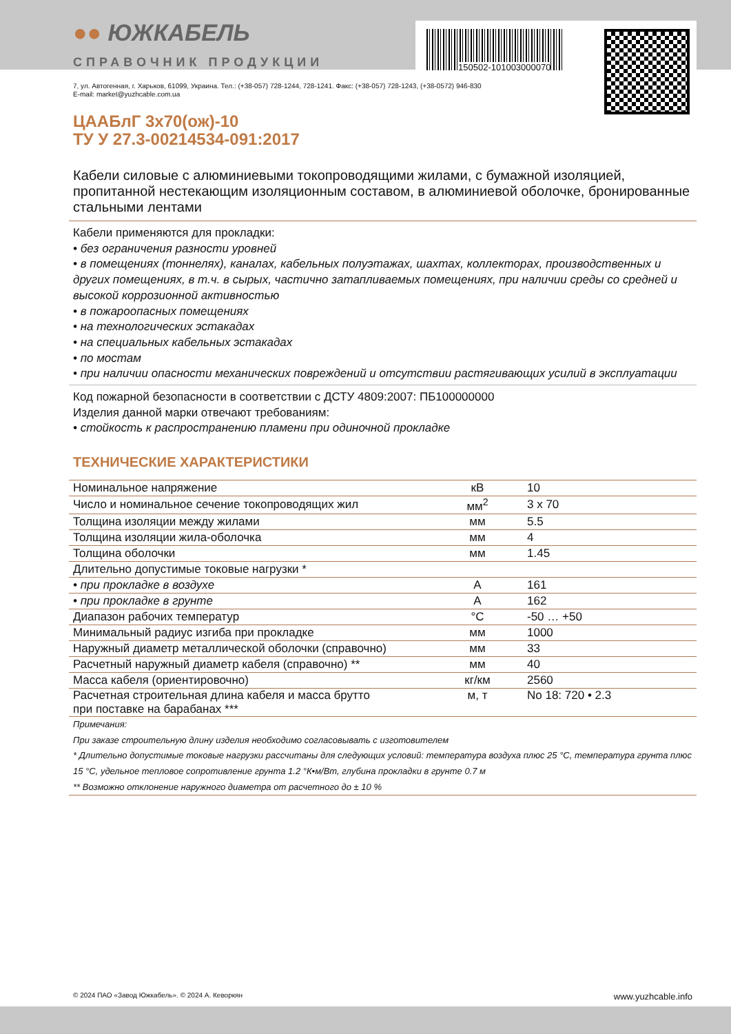150502-101003000070
●● ЮЖКАБЕЛЬ
СПРАВОЧНИК ПРОДУКЦИИ
7, ул. Автогенная, г. Харьков, 61099, Украина. Тел.: (+38-057) 728-1244, 728-1241. Факс: (+38-057) 728-1243, (+38-0572) 946-830
E-mail: market@yuzhcable.com.ua
ЦААБлГ 3х70(ож)-10
ТУ У 27.3-00214534-091:2017
Кабели силовые с алюминиевыми токопроводящими жилами, с бумажной изоляцией, пропитанной нестекающим изоляционным составом, в алюминиевой оболочке, бронированные стальными лентами
Кабели применяются для прокладки:
• без ограничения разности уровней
• в помещениях (тоннелях), каналах, кабельных полуэтажах, шахтах, коллекторах, производственных и других помещениях, в т.ч. в сырых, частично затапливаемых помещениях, при наличии среды со средней и высокой коррозионной активностью
• в пожароопасных помещениях
• на технологических эстакадах
• на специальных кабельных эстакадах
• по мостам
• при наличии опасности механических повреждений и отсутствии растягивающих усилий в эксплуатации
Код пожарной безопасности в соответствии с ДСТУ 4809:2007: ПБ100000000
Изделия данной марки отвечают требованиям:
• стойкость к распространению пламени при одиночной прокладке
ТЕХНИЧЕСКИЕ ХАРАКТЕРИСТИКИ
| Номинальное напряжение | кВ | 10 |
| Число и номинальное сечение токопроводящих жил | мм<sup>2</sup> | 3 x 70 |
| Толщина изоляции между жилами | мм | 5.5 |
| Толщина изоляции жила-оболочка | мм | 4 |
| Толщина оболочки | мм | 1.45 |
| Длительно допустимые токовые нагрузки * | | |
| • при прокладке в воздухе | А | 161 |
| • при прокладке в грунте | А | 162 |
| Диапазон рабочих температур | °С | -50 … +50 |
| Минимальный радиус изгиба при прокладке | мм | 1000 |
| Наружный диаметр металлической оболочки (справочно) | мм | 33 |
| Расчетный наружный диаметр кабеля (справочно) ** | мм | 40 |
| Масса кабеля (ориентировочно) | кг/км | 2560 |
| Расчетная строительная длина кабеля и масса брутто при поставке на барабанах *** | м, т | No 18: 720 • 2.3 |
Примечания:
При заказе строительную длину изделия необходимо согласовывать с изготовителем
* Длительно допустимые токовые нагрузки рассчитаны для следующих условий: температура воздуха плюс 25 °С, температура грунта плюс 15 °С, удельное тепловое сопротивление грунта 1.2 °К•м/Вт, глубина прокладки в грунте 0.7 м
** Возможно отклонение наружного диаметра от расчетного до ± 10 %
© 2024 ПАО «Завод Южкабель». © 2024 А. Кеворкян www.yuzhcable.info